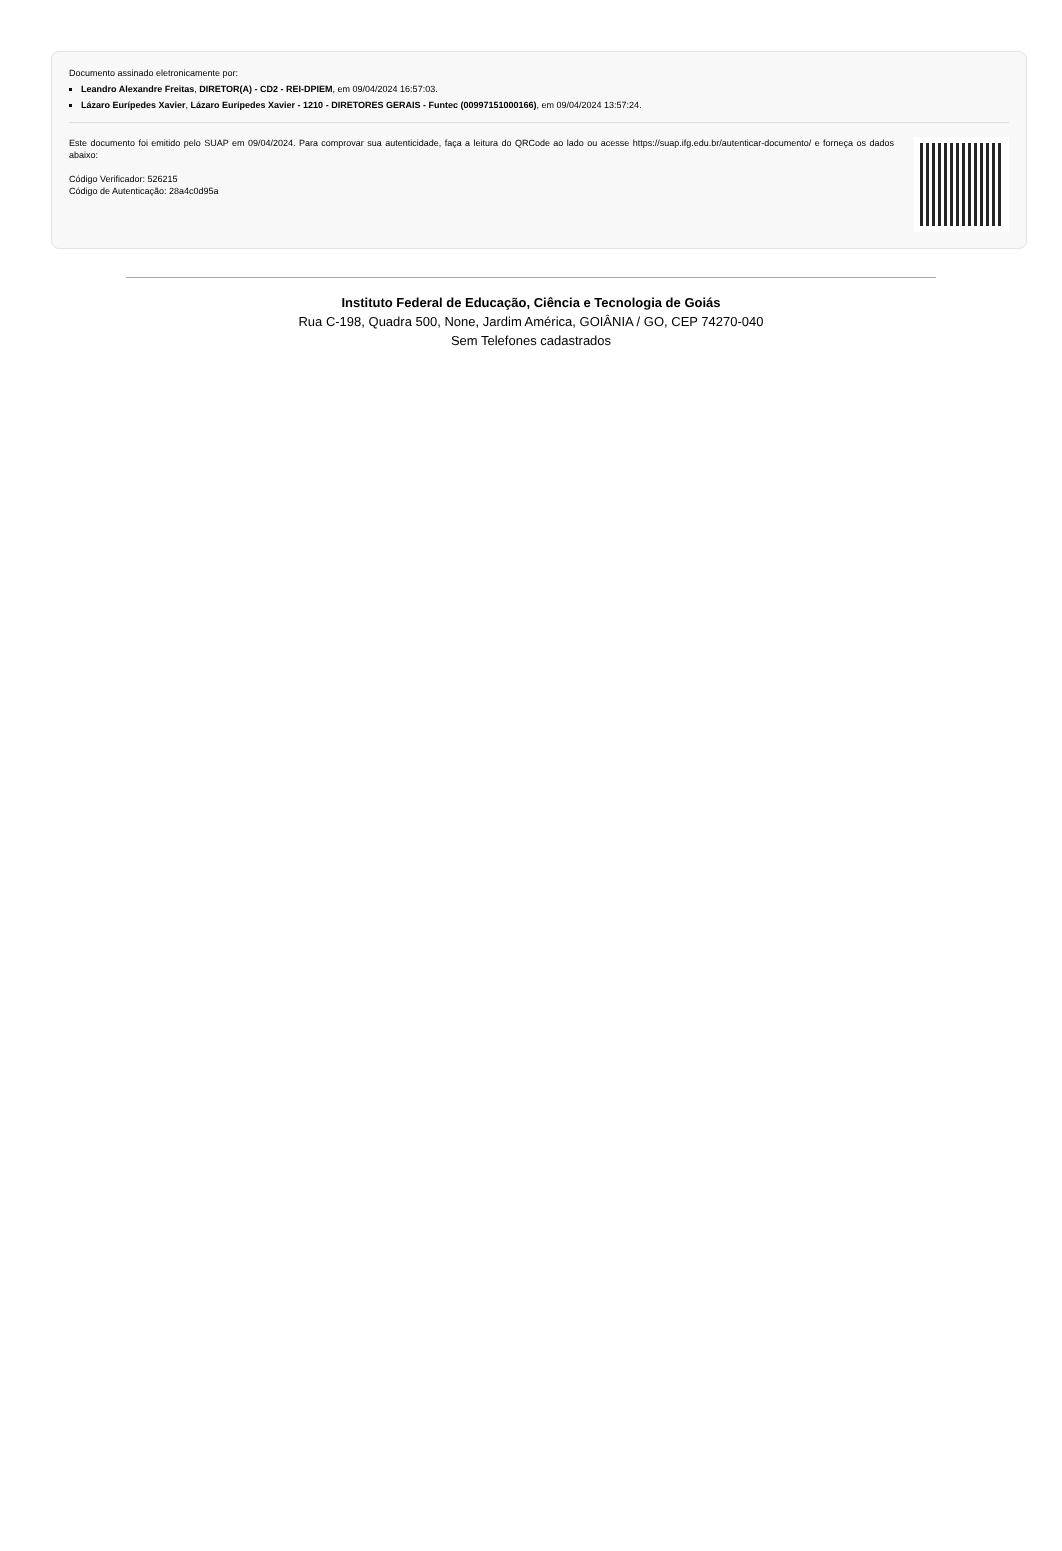Documento assinado eletronicamente por:
Leandro Alexandre Freitas, DIRETOR(A) - CD2 - REI-DPIEM, em 09/04/2024 16:57:03.
Lázaro Eurípedes Xavier, Lázaro Eurípedes Xavier - 1210 - DIRETORES GERAIS - Funtec (00997151000166), em 09/04/2024 13:57:24.
Este documento foi emitido pelo SUAP em 09/04/2024. Para comprovar sua autenticidade, faça a leitura do QRCode ao lado ou acesse https://suap.ifg.edu.br/autenticar-documento/ e forneça os dados abaixo:
Código Verificador: 526215
Código de Autenticação: 28a4c0d95a
Instituto Federal de Educação, Ciência e Tecnologia de Goiás
Rua C-198, Quadra 500, None, Jardim América, GOIÂNIA / GO, CEP 74270-040
Sem Telefones cadastrados